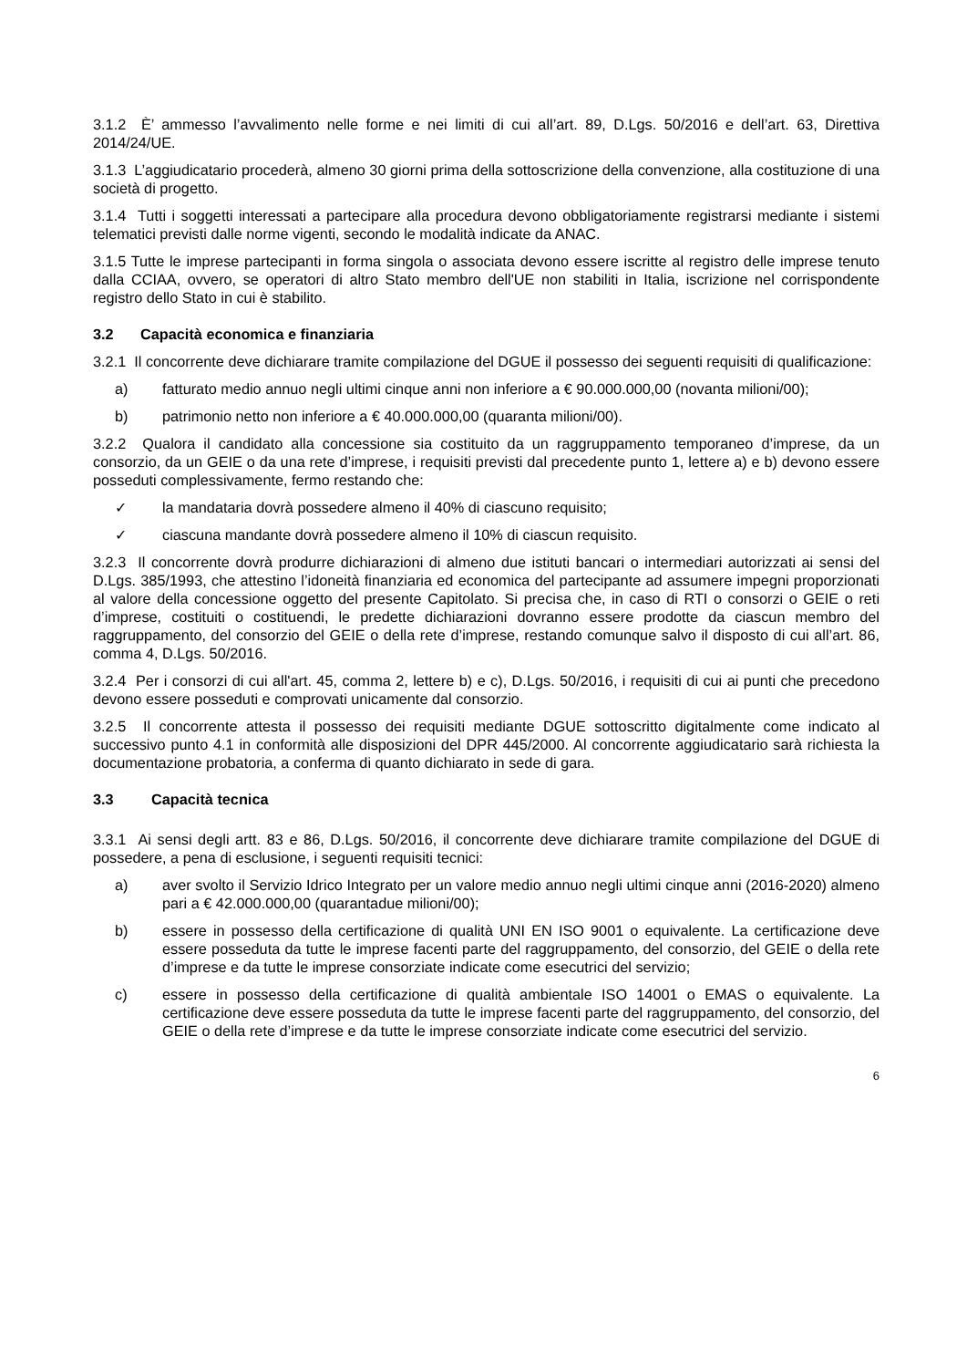3.1.2 È’ ammesso l’avvalimento nelle forme e nei limiti di cui all’art. 89, D.Lgs. 50/2016 e dell’art. 63, Direttiva 2014/24/UE.
3.1.3 L’aggiudicatario procederà, almeno 30 giorni prima della sottoscrizione della convenzione, alla costituzione di una società di progetto.
3.1.4 Tutti i soggetti interessati a partecipare alla procedura devono obbligatoriamente registrarsi mediante i sistemi telematici previsti dalle norme vigenti, secondo le modalità indicate da ANAC.
3.1.5 Tutte le imprese partecipanti in forma singola o associata devono essere iscritte al registro delle imprese tenuto dalla CCIAA, ovvero, se operatori di altro Stato membro dell'UE non stabiliti in Italia, iscrizione nel corrispondente registro dello Stato in cui è stabilito.
3.2 Capacità economica e finanziaria
3.2.1 Il concorrente deve dichiarare tramite compilazione del DGUE il possesso dei seguenti requisiti di qualificazione:
a) fatturato medio annuo negli ultimi cinque anni non inferiore a € 90.000.000,00 (novanta milioni/00);
b) patrimonio netto non inferiore a € 40.000.000,00 (quaranta milioni/00).
3.2.2 Qualora il candidato alla concessione sia costituito da un raggruppamento temporaneo d’imprese, da un consorzio, da un GEIE o da una rete d’imprese, i requisiti previsti dal precedente punto 1, lettere a) e b) devono essere posseduti complessivamente, fermo restando che:
✓ la mandataria dovrà possedere almeno il 40% di ciascuno requisito;
✓ ciascuna mandante dovrà possedere almeno il 10% di ciascun requisito.
3.2.3 Il concorrente dovrà produrre dichiarazioni di almeno due istituti bancari o intermediari autorizzati ai sensi del D.Lgs. 385/1993, che attestino l’idoneità finanziaria ed economica del partecipante ad assumere impegni proporzionati al valore della concessione oggetto del presente Capitolato. Si precisa che, in caso di RTI o consorzi o GEIE o reti d’imprese, costituiti o costituendi, le predette dichiarazioni dovranno essere prodotte da ciascun membro del raggruppamento, del consorzio del GEIE o della rete d’imprese, restando comunque salvo il disposto di cui all’art. 86, comma 4, D.Lgs. 50/2016.
3.2.4 Per i consorzi di cui all'art. 45, comma 2, lettere b) e c), D.Lgs. 50/2016, i requisiti di cui ai punti che precedono devono essere posseduti e comprovati unicamente dal consorzio.
3.2.5 Il concorrente attesta il possesso dei requisiti mediante DGUE sottoscritto digitalmente come indicato al successivo punto 4.1 in conformità alle disposizioni del DPR 445/2000. Al concorrente aggiudicatario sarà richiesta la documentazione probatoria, a conferma di quanto dichiarato in sede di gara.
3.3 Capacità tecnica
3.3.1 Ai sensi degli artt. 83 e 86, D.Lgs. 50/2016, il concorrente deve dichiarare tramite compilazione del DGUE di possedere, a pena di esclusione, i seguenti requisiti tecnici:
a) aver svolto il Servizio Idrico Integrato per un valore medio annuo negli ultimi cinque anni (2016-2020) almeno pari a € 42.000.000,00 (quarantadue milioni/00);
b) essere in possesso della certificazione di qualità UNI EN ISO 9001 o equivalente. La certificazione deve essere posseduta da tutte le imprese facenti parte del raggruppamento, del consorzio, del GEIE o della rete d’imprese e da tutte le imprese consorziate indicate come esecutrici del servizio;
c) essere in possesso della certificazione di qualità ambientale ISO 14001 o EMAS o equivalente. La certificazione deve essere posseduta da tutte le imprese facenti parte del raggruppamento, del consorzio, del GEIE o della rete d’imprese e da tutte le imprese consorziate indicate come esecutrici del servizio.
6